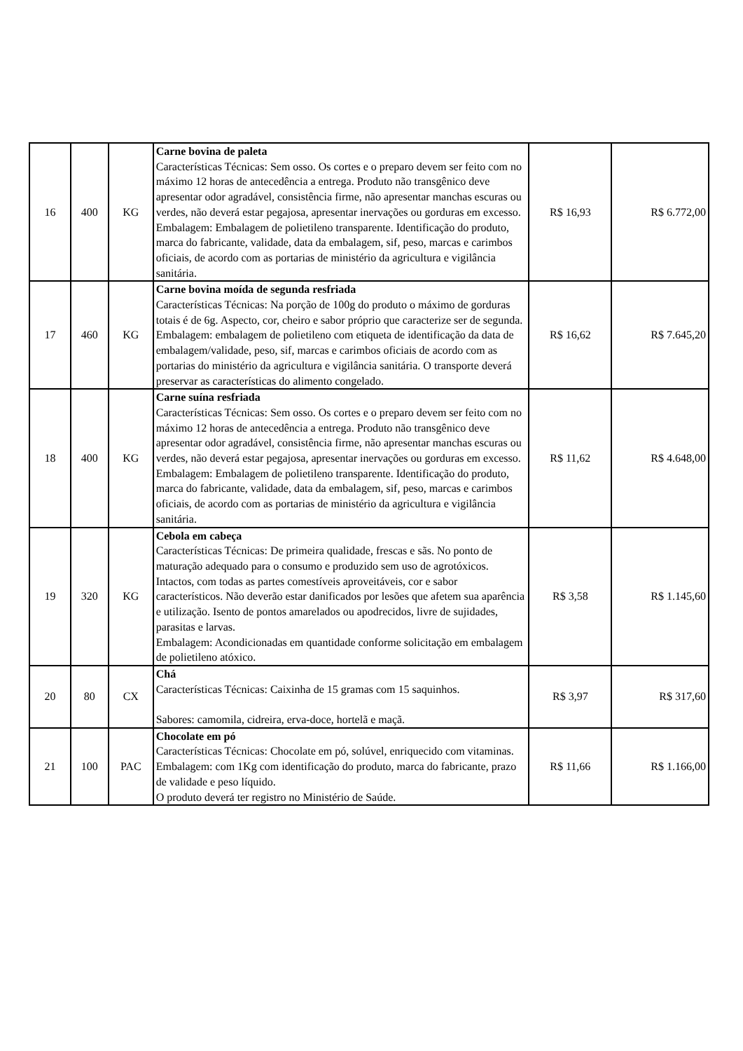| 16 | 400 | KG | Carne bovina de paleta Características Técnicas: Sem osso. Os cortes e o preparo devem ser feito com no máximo 12 horas de antecedência a entrega. Produto não transgênico deve apresentar odor agradável, consistência firme, não apresentar manchas escuras ou verdes, não deverá estar pegajosa, apresentar inervações ou gorduras em excesso. Embalagem: Embalagem de polietileno transparente. Identificação do produto, marca do fabricante, validade, data da embalagem, sif, peso, marcas e carimbos oficiais, de acordo com as portarias de ministério da agricultura e vigilância sanitária. | R$ 16,93 | R$ 6.772,00 |
| 17 | 460 | KG | Carne bovina moída de segunda resfriada Características Técnicas: Na porção de 100g do produto o máximo de gorduras totais é de 6g. Aspecto, cor, cheiro e sabor próprio que caracterize ser de segunda. Embalagem: embalagem de polietileno com etiqueta de identificação da data de embalagem/validade, peso, sif, marcas e carimbos oficiais de acordo com as portarias do ministério da agricultura e vigilância sanitária. O transporte deverá preservar as características do alimento congelado. | R$ 16,62 | R$ 7.645,20 |
| 18 | 400 | KG | Carne suína resfriada Características Técnicas: Sem osso. Os cortes e o preparo devem ser feito com no máximo 12 horas de antecedência a entrega. Produto não transgênico deve apresentar odor agradável, consistência firme, não apresentar manchas escuras ou verdes, não deverá estar pegajosa, apresentar inervações ou gorduras em excesso. Embalagem: Embalagem de polietileno transparente. Identificação do produto, marca do fabricante, validade, data da embalagem, sif, peso, marcas e carimbos oficiais, de acordo com as portarias de ministério da agricultura e vigilância sanitária. | R$ 11,62 | R$ 4.648,00 |
| 19 | 320 | KG | Cebola em cabeça Características Técnicas: De primeira qualidade, frescas e sãs. No ponto de maturação adequado para o consumo e produzido sem uso de agrotóxicos. Intactos, com todas as partes comestíveis aproveitáveis, cor e sabor característicos. Não deverão estar danificados por lesões que afetem sua aparência e utilização. Isento de pontos amarelados ou apodrecidos, livre de sujidades, parasitas e larvas. Embalagem: Acondicionadas em quantidade conforme solicitação em embalagem de polietileno atóxico. | R$ 3,58 | R$ 1.145,60 |
| 20 | 80 | CX | Chá Características Técnicas: Caixinha de 15 gramas com 15 saquinhos. Sabores: camomila, cidreira, erva-doce, hortelã e maçã. | R$ 3,97 | R$ 317,60 |
| 21 | 100 | PAC | Chocolate em pó Características Técnicas: Chocolate em pó, solúvel, enriquecido com vitaminas. Embalagem: com 1Kg com identificação do produto, marca do fabricante, prazo de validade e peso líquido. O produto deverá ter registro no Ministério de Saúde. | R$ 11,66 | R$ 1.166,00 |